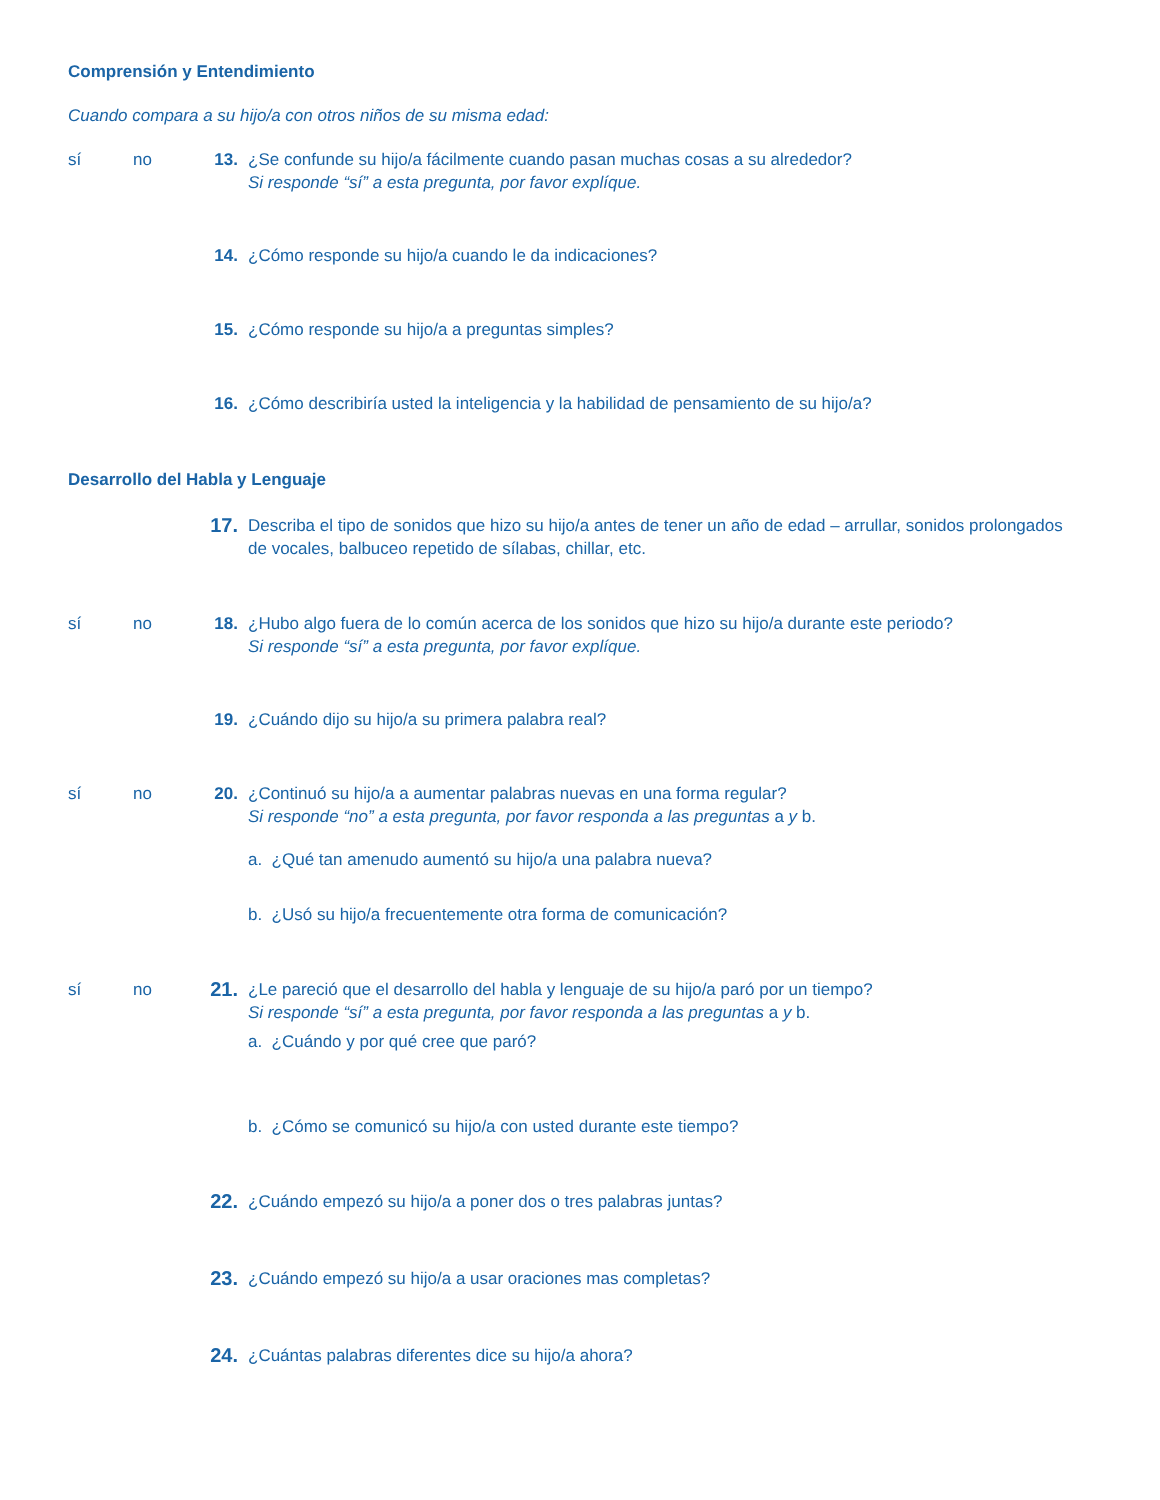Comprensión y Entendimiento
Cuando compara a su hijo/a con otros niños de su misma edad:
sí no 13. ¿Se confunde su hijo/a fácilmente cuando pasan muchas cosas a su alrededor?
Si responde “sí” a esta pregunta, por favor explíque.
14. ¿Cómo responde su hijo/a cuando le da indicaciones?
15. ¿Cómo responde su hijo/a a preguntas simples?
16. ¿Cómo describiría usted la inteligencia y la habilidad de pensamiento de su hijo/a?
Desarrollo del Habla y Lenguaje
17.
Describa el tipo de sonidos que hizo su hijo/a antes de tener un año de edad – arrullar, sonidos prolongados de vocales, balbuceo repetido de sílabas, chillar, etc.
sí no 18. ¿Hubo algo fuera de lo común acerca de los sonidos que hizo su hijo/a durante este periodo?
Si responde “sí” a esta pregunta, por favor explíque.
19. ¿Cuándo dijo su hijo/a su primera palabra real?
sí no 20. ¿Continuó su hijo/a a aumentar palabras nuevas en una forma regular?
Si responde “no” a esta pregunta, por favor responda a las preguntas a y b.
a. ¿Qué tan amenudo aumentó su hijo/a una palabra nueva?
b. ¿Usó su hijo/a frecuentemente otra forma de comunicación?
sí no
21.
¿Le pareció que el desarrollo del habla y lenguaje de su hijo/a paró por un tiempo?
Si responde “sí” a esta pregunta, por favor responda a las preguntas a y b.
a. ¿Cuándo y por qué cree que paró?
b. ¿Cómo se comunicó su hijo/a con usted durante este tiempo?
22.
¿Cuándo empezó su hijo/a a poner dos o tres palabras juntas?
23.
¿Cuándo empezó su hijo/a a usar oraciones mas completas?
24.
¿Cuántas palabras diferentes dice su hijo/a ahora?